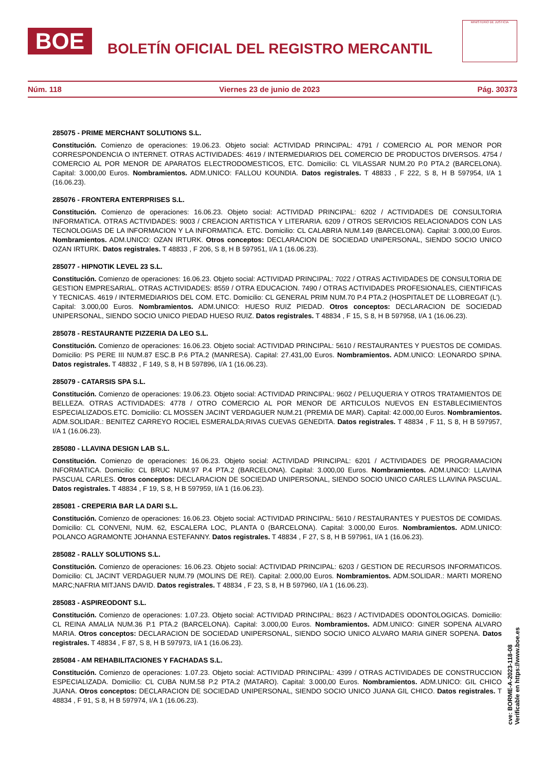BOE
BOLETÍN OFICIAL DEL REGISTRO MERCANTIL
MINISTERIO DE JUSTICIA
Núm. 118 Viernes 23 de junio de 2023 Pág. 30373
285075 - PRIME MERCHANT SOLUTIONS S.L.
Constitución. Comienzo de operaciones: 19.06.23. Objeto social: ACTIVIDAD PRINCIPAL: 4791 / COMERCIO AL POR MENOR POR CORRESPONDENCIA O INTERNET. OTRAS ACTIVIDADES: 4619 / INTERMEDIARIOS DEL COMERCIO DE PRODUCTOS DIVERSOS. 4754 / COMERCIO AL POR MENOR DE APARATOS ELECTRODOMESTICOS, ETC. Domicilio: CL VILASSAR NUM.20 P.0 PTA.2 (BARCELONA). Capital: 3.000,00 Euros. Nombramientos. ADM.UNICO: FALLOU KOUNDIA. Datos registrales. T 48833 , F 222, S 8, H B 597954, I/A 1 (16.06.23).
285076 - FRONTERA ENTERPRISES S.L.
Constitución. Comienzo de operaciones: 16.06.23. Objeto social: ACTIVIDAD PRINCIPAL: 6202 / ACTIVIDADES DE CONSULTORIA INFORMATICA. OTRAS ACTIVIDADES: 9003 / CREACION ARTISTICA Y LITERARIA. 6209 / OTROS SERVICIOS RELACIONADOS CON LAS TECNOLOGIAS DE LA INFORMACION Y LA INFORMATICA. ETC. Domicilio: CL CALABRIA NUM.149 (BARCELONA). Capital: 3.000,00 Euros. Nombramientos. ADM.UNICO: OZAN IRTURK. Otros conceptos: DECLARACION DE SOCIEDAD UNIPERSONAL, SIENDO SOCIO UNICO OZAN IRTURK. Datos registrales. T 48833 , F 206, S 8, H B 597951, I/A 1 (16.06.23).
285077 - HIPNOTIK LEVEL 23 S.L.
Constitución. Comienzo de operaciones: 16.06.23. Objeto social: ACTIVIDAD PRINCIPAL: 7022 / OTRAS ACTIVIDADES DE CONSULTORIA DE GESTION EMPRESARIAL. OTRAS ACTIVIDADES: 8559 / OTRA EDUCACION. 7490 / OTRAS ACTIVIDADES PROFESIONALES, CIENTIFICAS Y TECNICAS. 4619 / INTERMEDIARIOS DEL COM. ETC. Domicilio: CL GENERAL PRIM NUM.70 P.4 PTA.2 (HOSPITALET DE LLOBREGAT (L'). Capital: 3.000,00 Euros. Nombramientos. ADM.UNICO: HUESO RUIZ PIEDAD. Otros conceptos: DECLARACION DE SOCIEDAD UNIPERSONAL, SIENDO SOCIO UNICO PIEDAD HUESO RUIZ. Datos registrales. T 48834 , F 15, S 8, H B 597958, I/A 1 (16.06.23).
285078 - RESTAURANTE PIZZERIA DA LEO S.L.
Constitución. Comienzo de operaciones: 16.06.23. Objeto social: ACTIVIDAD PRINCIPAL: 5610 / RESTAURANTES Y PUESTOS DE COMIDAS. Domicilio: PS PERE III NUM.87 ESC.B P.6 PTA.2 (MANRESA). Capital: 27.431,00 Euros. Nombramientos. ADM.UNICO: LEONARDO SPINA. Datos registrales. T 48832 , F 149, S 8, H B 597896, I/A 1 (16.06.23).
285079 - CATARSIS SPA S.L.
Constitución. Comienzo de operaciones: 19.06.23. Objeto social: ACTIVIDAD PRINCIPAL: 9602 / PELUQUERIA Y OTROS TRATAMIENTOS DE BELLEZA. OTRAS ACTIVIDADES: 4778 / OTRO COMERCIO AL POR MENOR DE ARTICULOS NUEVOS EN ESTABLECIMIENTOS ESPECIALIZADOS.ETC. Domicilio: CL MOSSEN JACINT VERDAGUER NUM.21 (PREMIA DE MAR). Capital: 42.000,00 Euros. Nombramientos. ADM.SOLIDAR.: BENITEZ CARREYO ROCIEL ESMERALDA;RIVAS CUEVAS GENEDITA. Datos registrales. T 48834 , F 11, S 8, H B 597957, I/A 1 (16.06.23).
285080 - LLAVINA DESIGN LAB S.L.
Constitución. Comienzo de operaciones: 16.06.23. Objeto social: ACTIVIDAD PRINCIPAL: 6201 / ACTIVIDADES DE PROGRAMACION INFORMATICA. Domicilio: CL BRUC NUM.97 P.4 PTA.2 (BARCELONA). Capital: 3.000,00 Euros. Nombramientos. ADM.UNICO: LLAVINA PASCUAL CARLES. Otros conceptos: DECLARACION DE SOCIEDAD UNIPERSONAL, SIENDO SOCIO UNICO CARLES LLAVINA PASCUAL. Datos registrales. T 48834 , F 19, S 8, H B 597959, I/A 1 (16.06.23).
285081 - CREPERIA BAR LA DARI S.L.
Constitución. Comienzo de operaciones: 16.06.23. Objeto social: ACTIVIDAD PRINCIPAL: 5610 / RESTAURANTES Y PUESTOS DE COMIDAS. Domicilio: CL CONVENI, NUM. 62, ESCALERA LOC, PLANTA 0 (BARCELONA). Capital: 3.000,00 Euros. Nombramientos. ADM.UNICO: POLANCO AGRAMONTE JOHANNA ESTEFANNY. Datos registrales. T 48834 , F 27, S 8, H B 597961, I/A 1 (16.06.23).
285082 - RALLY SOLUTIONS S.L.
Constitución. Comienzo de operaciones: 16.06.23. Objeto social: ACTIVIDAD PRINCIPAL: 6203 / GESTION DE RECURSOS INFORMATICOS. Domicilio: CL JACINT VERDAGUER NUM.79 (MOLINS DE REI). Capital: 2.000,00 Euros. Nombramientos. ADM.SOLIDAR.: MARTI MORENO MARC;NAFRIA MITJANS DAVID. Datos registrales. T 48834 , F 23, S 8, H B 597960, I/A 1 (16.06.23).
285083 - ASPIREODONT S.L.
Constitución. Comienzo de operaciones: 1.07.23. Objeto social: ACTIVIDAD PRINCIPAL: 8623 / ACTIVIDADES ODONTOLOGICAS. Domicilio: CL REINA AMALIA NUM.36 P.1 PTA.2 (BARCELONA). Capital: 3.000,00 Euros. Nombramientos. ADM.UNICO: GINER SOPENA ALVARO MARIA. Otros conceptos: DECLARACION DE SOCIEDAD UNIPERSONAL, SIENDO SOCIO UNICO ALVARO MARIA GINER SOPENA. Datos registrales. T 48834 , F 87, S 8, H B 597973, I/A 1 (16.06.23).
285084 - AM REHABILITACIONES Y FACHADAS S.L.
Constitución. Comienzo de operaciones: 1.07.23. Objeto social: ACTIVIDAD PRINCIPAL: 4399 / OTRAS ACTIVIDADES DE CONSTRUCCION ESPECIALIZADA. Domicilio: CL CUBA NUM.58 P.2 PTA.2 (MATARO). Capital: 3.000,00 Euros. Nombramientos. ADM.UNICO: GIL CHICO JUANA. Otros conceptos: DECLARACION DE SOCIEDAD UNIPERSONAL, SIENDO SOCIO UNICO JUANA GIL CHICO. Datos registrales. T 48834 , F 91, S 8, H B 597974, I/A 1 (16.06.23).
cve: BORME-A-2023-118-08
Verificable en https://www.boe.es